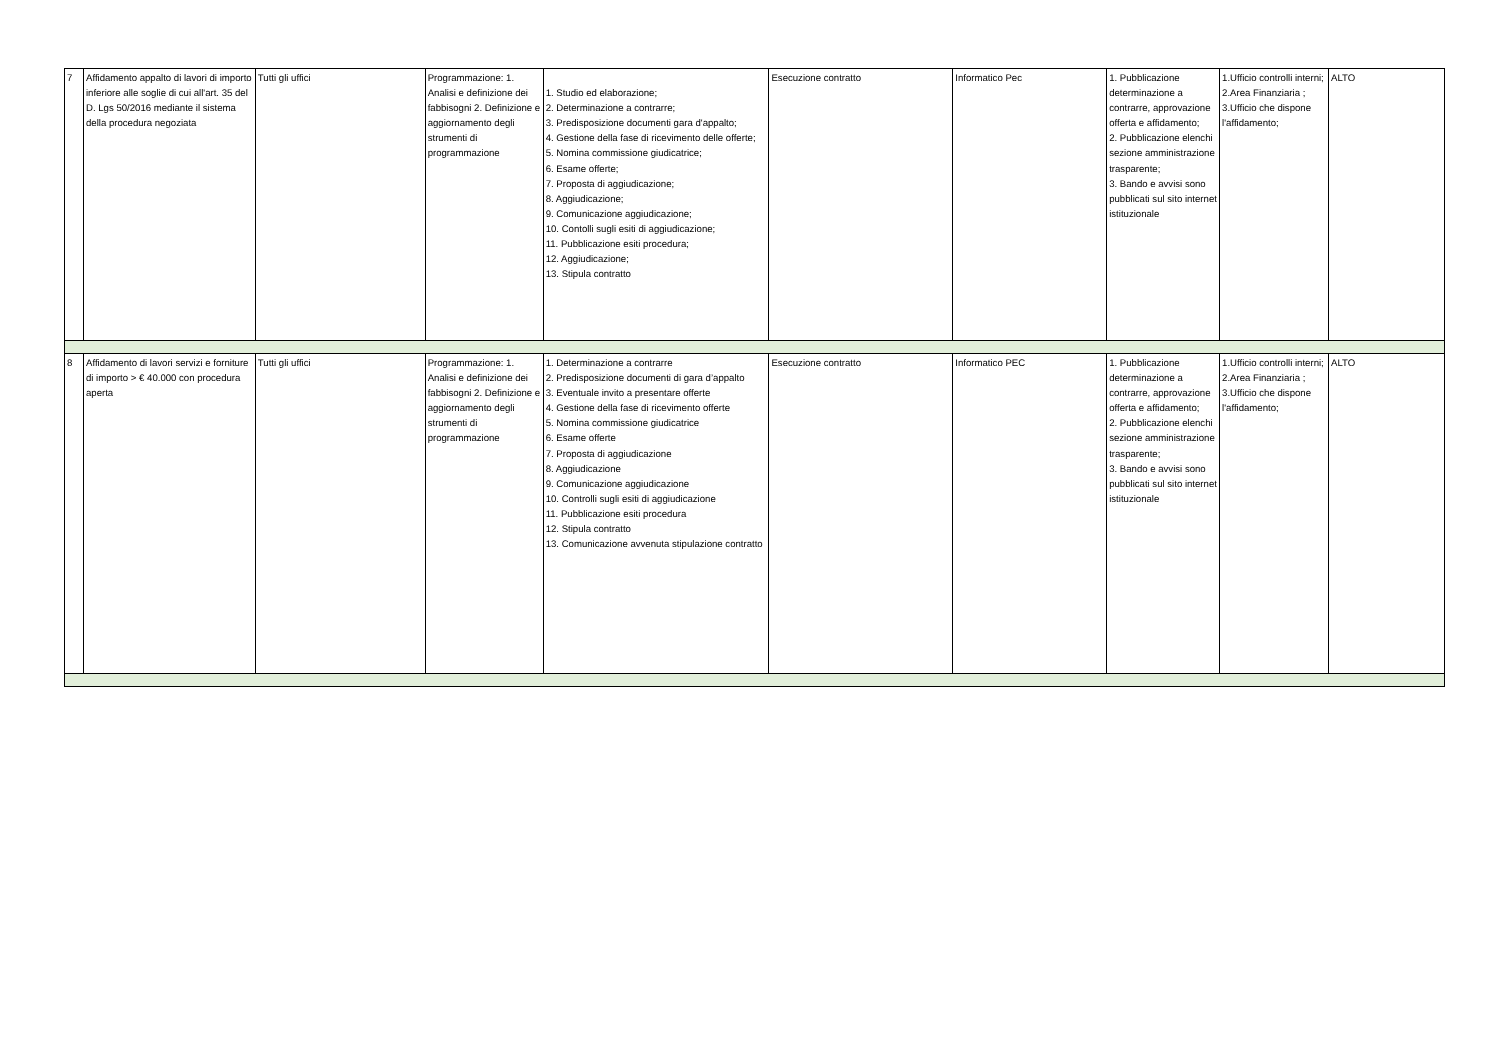| 7 | Affidamento appalto di lavori di importo inferiore alle soglie di cui all'art. 35 del D. Lgs 50/2016 mediante il sistema della procedura negoziata | Tutti gli uffici | Programmazione: 1. Analisi e definizione dei fabbisogni 2. Definizione e aggiornamento degli strumenti di programmazione | 1. Studio ed elaborazione; 2. Determinazione a contrarre; 3. Predisposizione documenti gara d'appalto; 4. Gestione della fase di ricevimento delle offerte; 5. Nomina commissione giudicatrice; 6. Esame offerte; 7. Proposta di aggiudicazione; 8. Aggiudicazione; 9. Comunicazione aggiudicazione; 10. Contolli sugli esiti di aggiudicazione; 11. Pubblicazione esiti procedura; 12. Aggiudicazione; 13. Stipula contratto | Esecuzione contratto | Informatico Pec | 1. Pubblicazione determinazione a contrarre, approvazione offerta e affidamento; 2. Pubblicazione elenchi sezione amministrazione trasparente; 3. Bando e avvisi sono pubblicati sul sito internet istituzionale | 1.Ufficio controlli interni; 2.Area Finanziaria ; 3.Ufficio che dispone l'affidamento; | ALTO |
| 8 | Affidamento di lavori servizi e forniture di importo > € 40.000 con procedura aperta | Tutti gli uffici | Programmazione: 1. Analisi e definizione dei fabbisogni 2. Definizione e aggiornamento degli strumenti di programmazione | 1. Determinazione a contrarre 2. Predisposizione documenti di gara d’appalto 3. Eventuale invito a presentare offerte 4. Gestione della fase di ricevimento offerte 5. Nomina commissione giudicatrice 6. Esame offerte 7. Proposta di aggiudicazione 8. Aggiudicazione 9. Comunicazione aggiudicazione 10. Controlli sugli esiti di aggiudicazione 11. Pubblicazione esiti procedura 12. Stipula contratto 13. Comunicazione avvenuta stipulazione contratto | Esecuzione contratto | Informatico PEC | 1. Pubblicazione determinazione a contrarre, approvazione offerta e affidamento; 2. Pubblicazione elenchi sezione amministrazione trasparente; 3. Bando e avvisi sono pubblicati sul sito internet istituzionale | 1.Ufficio controlli interni; 2.Area Finanziaria ; 3.Ufficio che dispone l'affidamento; | ALTO |